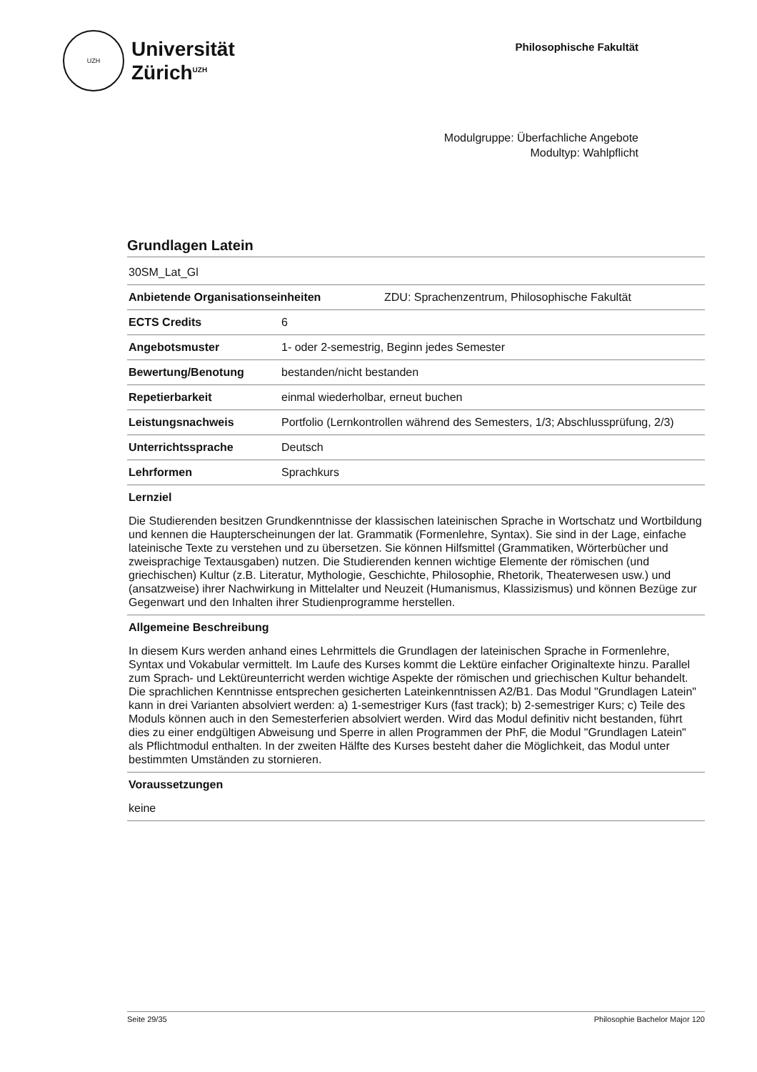UZH
Universität
Zürich<sup>UZH</sup>
Philosophische Fakultät
Modulgruppe: Überfachliche Angebote
Modultyp: Wahlpflicht
Grundlagen Latein
30SM_Lat_Gl
Anbietende Organisationseinheiten ZDU: Sprachenzentrum, Philosophische Fakultät
ECTS Credits 6
Angebotsmuster 1- oder 2-semestrig, Beginn jedes Semester
Bewertung/Benotung bestanden/nicht bestanden
Repetierbarkeit einmal wiederholbar, erneut buchen
Leistungsnachweis Portfolio (Lernkontrollen während des Semesters, 1/3; Abschlussprüfung, 2/3)
Unterrichtssprache Deutsch
Lehrformen Sprachkurs
Lernziel
Die Studierenden besitzen Grundkenntnisse der klassischen lateinischen Sprache in Wortschatz und Wortbildung und kennen die Haupterscheinungen der lat. Grammatik (Formenlehre, Syntax). Sie sind in der Lage, einfache lateinische Texte zu verstehen und zu übersetzen. Sie können Hilfsmittel (Grammatiken, Wörterbücher und zweisprachige Textausgaben) nutzen. Die Studierenden kennen wichtige Elemente der römischen (und griechischen) Kultur (z.B. Literatur, Mythologie, Geschichte, Philosophie, Rhetorik, Theaterwesen usw.) und (ansatzweise) ihrer Nachwirkung in Mittelalter und Neuzeit (Humanismus, Klassizismus) und können Bezüge zur Gegenwart und den Inhalten ihrer Studienprogramme herstellen.
Allgemeine Beschreibung
In diesem Kurs werden anhand eines Lehrmittels die Grundlagen der lateinischen Sprache in Formenlehre, Syntax und Vokabular vermittelt. Im Laufe des Kurses kommt die Lektüre einfacher Originaltexte hinzu. Parallel zum Sprach- und Lektüreunterricht werden wichtige Aspekte der römischen und griechischen Kultur behandelt. Die sprachlichen Kenntnisse entsprechen gesicherten Lateinkenntnissen A2/B1. Das Modul "Grundlagen Latein" kann in drei Varianten absolviert werden: a) 1-semestriger Kurs (fast track); b) 2-semestriger Kurs; c) Teile des Moduls können auch in den Semesterferien absolviert werden. Wird das Modul definitiv nicht bestanden, führt dies zu einer endgültigen Abweisung und Sperre in allen Programmen der PhF, die Modul "Grundlagen Latein" als Pflichtmodul enthalten. In der zweiten Hälfte des Kurses besteht daher die Möglichkeit, das Modul unter bestimmten Umständen zu stornieren.
Voraussetzungen
keine
Seite 29/35 Philosophie Bachelor Major 120